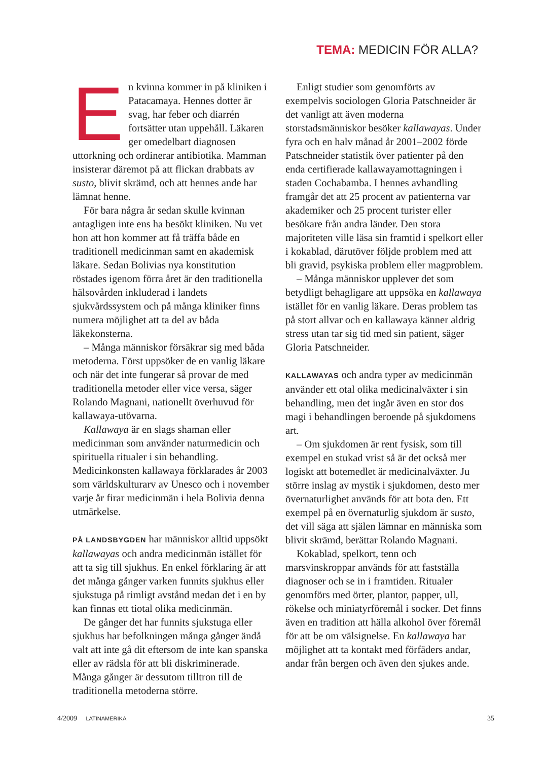TEMA: MEDICIN FÖR ALLA?
En kvinna kommer in på kliniken i Patacamaya. Hennes dotter är svag, har feber och diarrén fortsätter utan uppehåll. Läkaren ger omedelbart diagnosen uttorkning och ordinerar antibiotika. Mamman insisterar däremot på att flickan drabbats av susto, blivit skrämd, och att hennes ande har lämnat henne.
För bara några år sedan skulle kvinnan antagligen inte ens ha besökt kliniken. Nu vet hon att hon kommer att få träffa både en traditionell medicinman samt en akademisk läkare. Sedan Bolivias nya konstitution röstades igenom förra året är den traditionella hälsovården inkluderad i landets sjukvårdssystem och på många kliniker finns numera möjlighet att ta del av båda läkekonsterna.
– Många människor försäkrar sig med båda metoderna. Först uppsöker de en vanlig läkare och när det inte fungerar så provar de med traditionella metoder eller vice versa, säger Rolando Magnani, nationellt överhuvud för kallawaya-utövarna.
Kallawaya är en slags shaman eller medicinman som använder naturmedicin och spirituella ritualer i sin behandling. Medicinkonsten kallawaya förklarades år 2003 som världskulturarv av Unesco och i november varje år firar medicinmän i hela Bolivia denna utmärkelse.
PÅ LANDSBYGDEN har människor alltid uppsökt kallawayas och andra medicinmän istället för att ta sig till sjukhus. En enkel förklaring är att det många gånger varken funnits sjukhus eller sjukstuga på rimligt avstånd medan det i en by kan finnas ett tiotal olika medicinmän.
De gånger det har funnits sjukstuga eller sjukhus har befolkningen många gånger ändå valt att inte gå dit eftersom de inte kan spanska eller av rädsla för att bli diskriminerade. Många gånger är dessutom tilltron till de traditionella metoderna större.
Enligt studier som genomförts av exempelvis sociologen Gloria Patschneider är det vanligt att även moderna storstadsmänniskor besöker kallawayas. Under fyra och en halv månad år 2001–2002 förde Patschneider statistik över patienter på den enda certifierade kallawayamottagningen i staden Cochabamba. I hennes avhandling framgår det att 25 procent av patienterna var akademiker och 25 procent turister eller besökare från andra länder. Den stora majoriteten ville läsa sin framtid i spelkort eller i kokablad, därutöver följde problem med att bli gravid, psykiska problem eller magproblem.
– Många människor upplever det som betydligt behagligare att uppsöka en kallawaya istället för en vanlig läkare. Deras problem tas på stort allvar och en kallawaya känner aldrig stress utan tar sig tid med sin patient, säger Gloria Patschneider.
KALLAWAYAS och andra typer av medicinmän använder ett otal olika medicinalväxter i sin behandling, men det ingår även en stor dos magi i behandlingen beroende på sjukdomens art.
– Om sjukdomen är rent fysisk, som till exempel en stukad vrist så är det också mer logiskt att botemedlet är medicinalväxter. Ju större inslag av mystik i sjukdomen, desto mer övernaturlighet används för att bota den. Ett exempel på en övernaturlig sjukdom är susto, det vill säga att själen lämnar en människa som blivit skrämd, berättar Rolando Magnani.
Kokablad, spelkort, tenn och marsvinskroppar används för att fastställa diagnoser och se in i framtiden. Ritualer genomförs med örter, plantor, papper, ull, rökelse och miniatyrföremål i socker. Det finns även en tradition att hälla alkohol över föremål för att be om välsignelse. En kallawaya har möjlighet att ta kontakt med förfäders andar, andar från bergen och även den sjukes ande.
4/2009 LATINAMERIKA
35